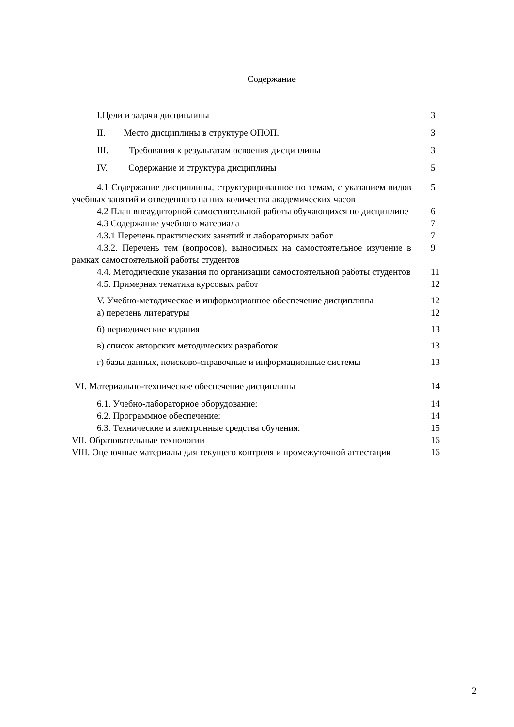Содержание
| I.Цели и задачи дисциплины | 3 |
| II. Место дисциплины в структуре ОПОП. | 3 |
| III. Требования к результатам освоения дисциплины | 3 |
| IV. Содержание и структура дисциплины | 5 |
| 4.1 Содержание дисциплины, структурированное по темам, с указанием видов учебных занятий и отведенного на них количества академических часов | 5 |
| 4.2 План внеаудиторной самостоятельной работы обучающихся по дисциплине | 6 |
| 4.3 Содержание учебного материала | 7 |
| 4.3.1 Перечень практических занятий и лабораторных работ | 7 |
| 4.3.2. Перечень тем (вопросов), выносимых на самостоятельное изучение в рамках самостоятельной работы студентов | 9 |
| 4.4. Методические указания по организации самостоятельной работы студентов | 11 |
| 4.5. Примерная тематика курсовых работ | 12 |
| V. Учебно-методическое и информационное обеспечение дисциплины | 12 |
| а) перечень литературы | 12 |
| б) периодические издания | 13 |
| в) список авторских методических разработок | 13 |
| г) базы данных, поисково-справочные и информационные системы | 13 |
| VI. Материально-техническое обеспечение дисциплины | 14 |
| 6.1. Учебно-лабораторное оборудование: | 14 |
| 6.2. Программное обеспечение: | 14 |
| 6.3. Технические и электронные средства обучения: | 15 |
| VII. Образовательные технологии | 16 |
| VIII. Оценочные материалы для текущего контроля и промежуточной аттестации | 16 |
2